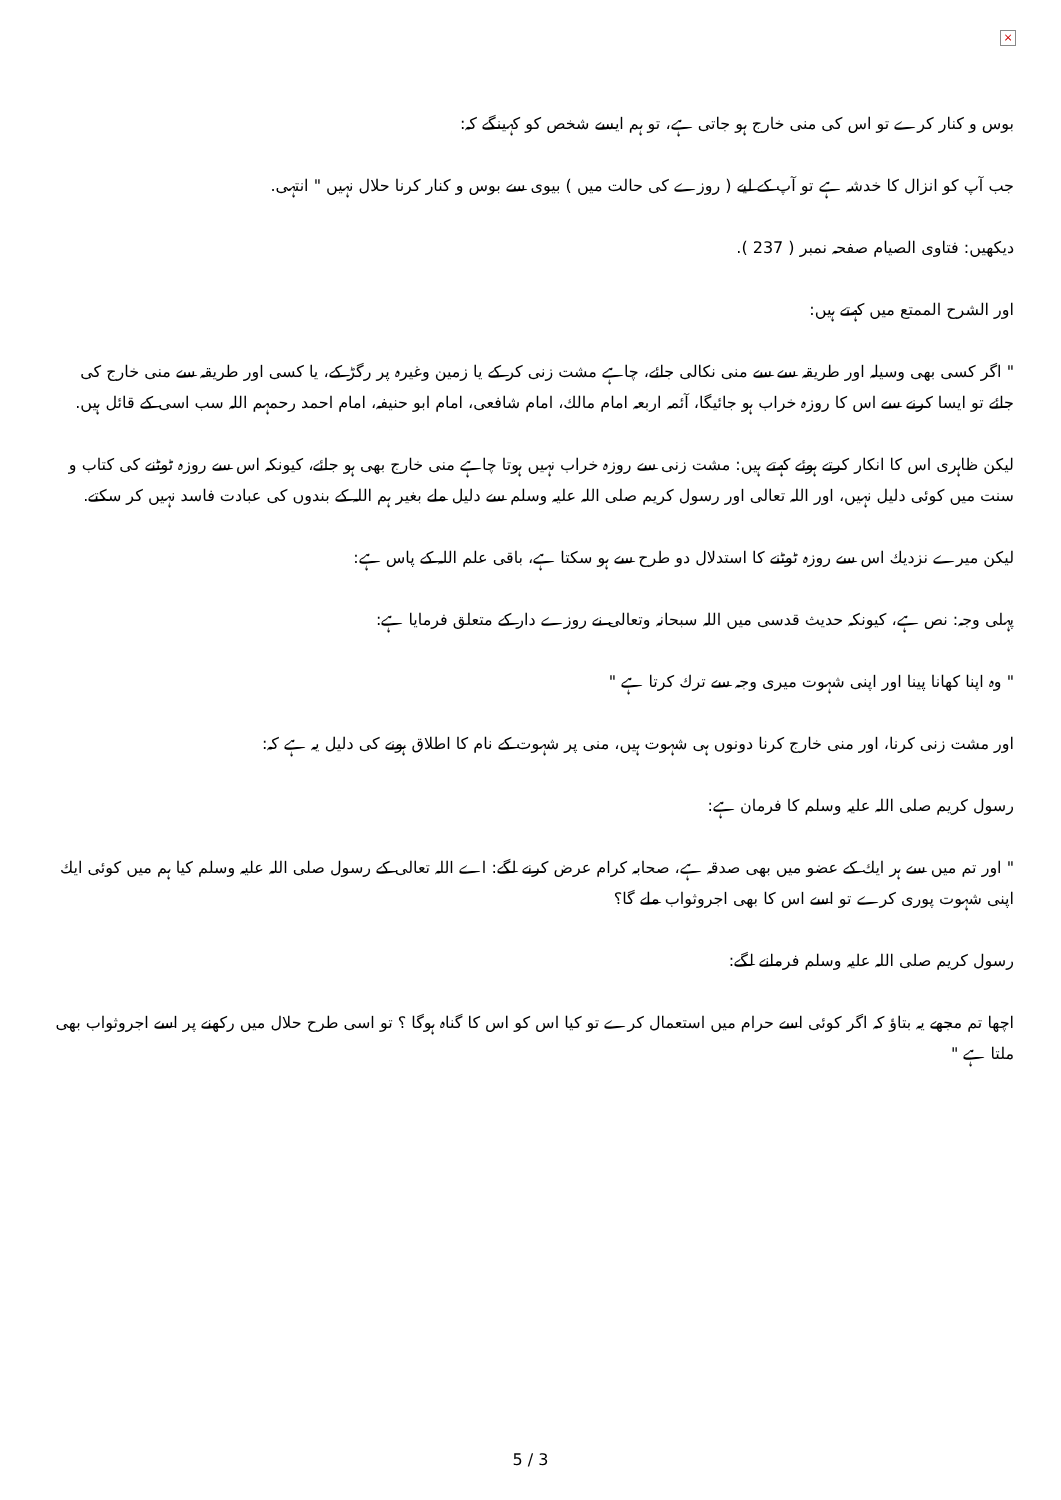×
بوس و كنار كرے تو اس كى منى خارج ہو جاتى ہے، تو ہم ايسے شخص كو كہينگے كہ:
جب آپ كو انزال كا خدشہ ہے تو آپ كے ليے ( روزے كى حالت ميں ) بيوى سے بوس و كنار كرنا حلال نہيں " انتہى.
ديكھيں: فتاوى الصيام صفحہ نمبر ( 237 ).
اور الشرح الممتع ميں كہتے ہيں:
" اگر كسى بھى وسيلہ اور طريقہ سے سے منى نكالى جائے، چاہے مشت زنى كر كے يا زمين وغيرہ پر رگڑ كے، يا كسى اور طريقہ سے منى خارج كى جائے تو ايسا كرنے سے اس كا روزہ خراب ہو جائيگا، آئمہ اربعہ امام مالك، امام شافعى، امام ابو حنيفہ، امام احمد رحمہم اللہ سب اسى كے قائل ہيں.
ليكن ظاہرى اس كا انكار كرتے ہوئے كہتے ہيں: مشت زنى سے روزہ خراب نہيں ہوتا چاہے منى خارج بھى ہو جائے، كيونكہ اس سے روزہ ٹوٹنے كى كتاب و سنت ميں كوئى دليل نہيں، اور اللہ تعالى اور رسول كريم صلى اللہ عليہ وسلم سے دليل ملے بغير ہم اللہ كے بندوں كى عبادت فاسد نہيں كر سكتے.
ليكن ميرے نزديك اس سے روزہ ٹوٹنے كا استدلال دو طرح سے ہو سكتا ہے، باقى علم اللہ كے پاس ہے:
پہلى وجہ: نص ہے، كيونكہ حديث قدسى ميں اللہ سبحانہ وتعالى نے روزے دار كے متعلق فرمايا ہے:
" وہ اپنا كھانا پينا اور اپنى شہوت ميرى وجہ سے ترك كرتا ہے "
اور مشت زنى كرنا، اور منى خارج كرنا دونوں ہى شہوت ہيں، منى پر شہوت كے نام كا اطلاق ہونے كى دليل يہ ہے كہ:
رسول كريم صلى اللہ عليہ وسلم كا فرمان ہے:
" اور تم ميں سے ہر ايك كے عضو ميں بھى صدقہ ہے، صحابہ كرام عرض كرنے لگے: اے اللہ تعالى كے رسول صلى اللہ عليہ وسلم كيا ہم ميں كوئى ايك اپنى شہوت پورى كرے تو اسے اس كا بھى اجروثواب ملے گا؟
رسول كريم صلى اللہ عليہ وسلم فرمانے لگے:
اچھا تم مجھے يہ بتاؤ كہ اگر كوئى اسے حرام ميں استعمال كرے تو كيا اس كو اس كا گناہ ہوگا ؟ تو اسى طرح حلال ميں ركھنے پر اسے اجروثواب بھى ملتا ہے "
5 / 3